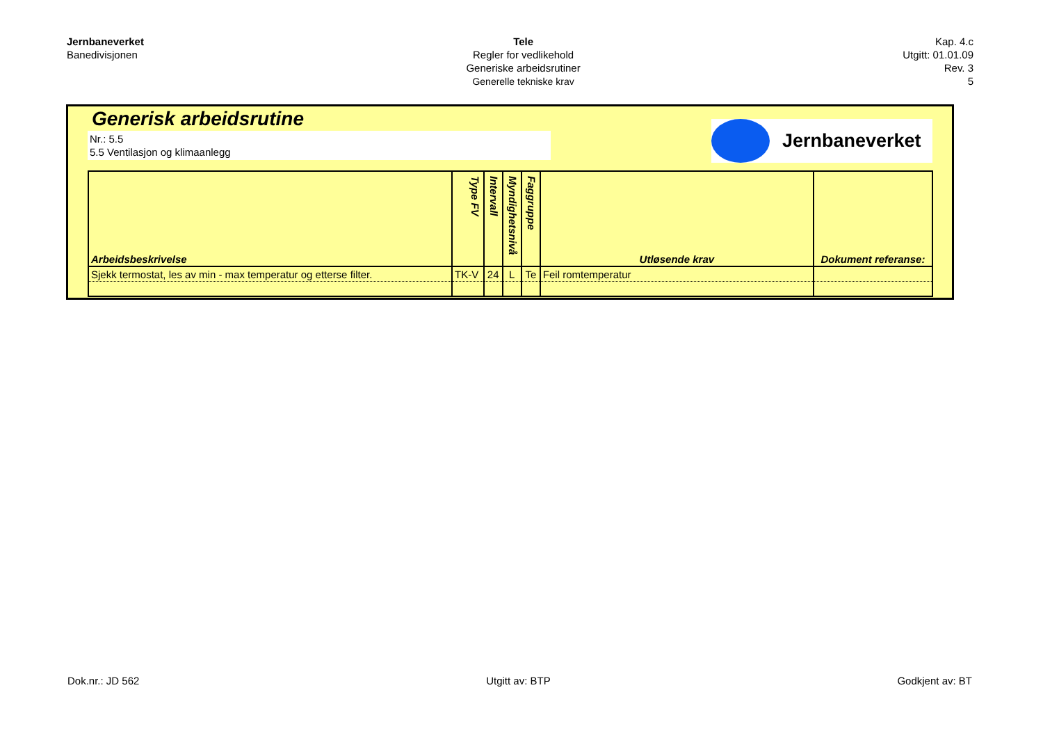Jernbaneverket
Banedivisjonen
Tele
Regler for vedlikehold
Generiske arbeidsrutiner
Generelle tekniske krav
Kap. 4.c
Utgitt: 01.01.09
Rev. 3
5
Generisk arbeidsrutine
Nr.: 5.5
5.5 Ventilasjon og klimaanlegg
Jernbaneverket
| Arbeidsbeskrivelse | Type FV | Intervall | Myndighetsnivå | Faggruppe | Utløsende krav | Dokument referanse: |
| --- | --- | --- | --- | --- | --- | --- |
| Sjekk termostat, les av min - max temperatur og etterse filter. | TK-V | 24 | L | Te | Feil romtemperatur | |
Dok.nr.: JD 562 Utgitt av: BTP Godkjent av: BT